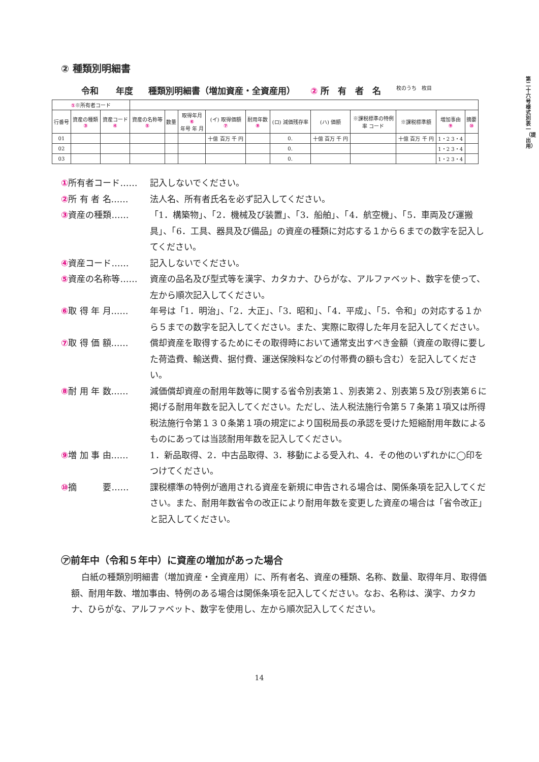第二十六号様式別表一（提出用）
② 種類別明細書
令和　　年度 種類別明細書（増加資産・全資産用） ② 所　有　者　名 枚のうち　枚目
| ① ※所有者コード | | | | | | | | | | | | | |
| 行番号 | 資産の種類 ③ | 資産コード ④ | 資産の名称等 ⑤ | 数量 | 取得年月 ⑥ 年号 年 月 | (イ) 取得価額 ⑦ | 耐用年数 ⑧ | (ロ) 減価残存率 | (ハ) 価額 | ※課税標準の特例 率 コード | ※課税標準額 | 増加事由 ⑨ | 摘要 ⑩ |
| 01 | | | | | | 十億 百万 千 円 | | 0. | 十億 百万 千 円 | | 十億 百万 千 円 | 1・2 3・4 | |
| 02 | | | | | | | | 0. | | | | 1・2 3・4 | |
| 03 | | | | | | | | 0. | | | | 1・2 3・4 | |
①所有者コード…… 記入しないでください。
②所 有 者 名…… 法人名、所有者氏名を必ず記入してください。
③資産の種類…… 「1．構築物」、「2．機械及び装置」、「3．船舶」、「4．航空機」、「5．車両及び運搬具」、「6．工具、器具及び備品」の資産の種類に対応する１から６までの数字を記入してください。
④資産コード…… 記入しないでください。
⑤資産の名称等…… 資産の品名及び型式等を漢字、カタカナ、ひらがな、アルファベット、数字を使って、左から順次記入してください。
⑥取 得 年 月…… 年号は「1．明治」、「2．大正」、「3．昭和」、「4．平成」、「5．令和」の対応する１から５までの数字を記入してください。また、実際に取得した年月を記入してください。
⑦取 得 価 額…… 償却資産を取得するためにその取得時において通常支出すべき金額（資産の取得に要した荷造費、輸送費、据付費、運送保険料などの付帯費の額も含む）を記入してください。
⑧耐 用 年 数…… 減価償却資産の耐用年数等に関する省令別表第１、別表第２、別表第５及び別表第６に掲げる耐用年数を記入してください。ただし、法人税法施行令第５７条第１項又は所得税法施行令第１３０条第１項の規定により国税局長の承認を受けた短縮耐用年数によるものにあっては当該耐用年数を記入してください。
⑨増 加 事 由…… 1．新品取得、2．中古品取得、3．移動による受入れ、4．その他のいずれかに◯印をつけてください。
⑩摘　　　要…… 課税標準の特例が適用される資産を新規に申告される場合は、関係条項を記入してください。また、耐用年数省令の改正により耐用年数を変更した資産の場合は「省令改正」と記入してください。
㋐前年中（令和５年中）に資産の増加があった場合
白紙の種類別明細書（増加資産・全資産用）に、所有者名、資産の種類、名称、数量、取得年月、取得価額、耐用年数、増加事由、特例のある場合は関係条項を記入してください。なお、名称は、漢字、カタカナ、ひらがな、アルファベット、数字を使用し、左から順次記入してください。
14